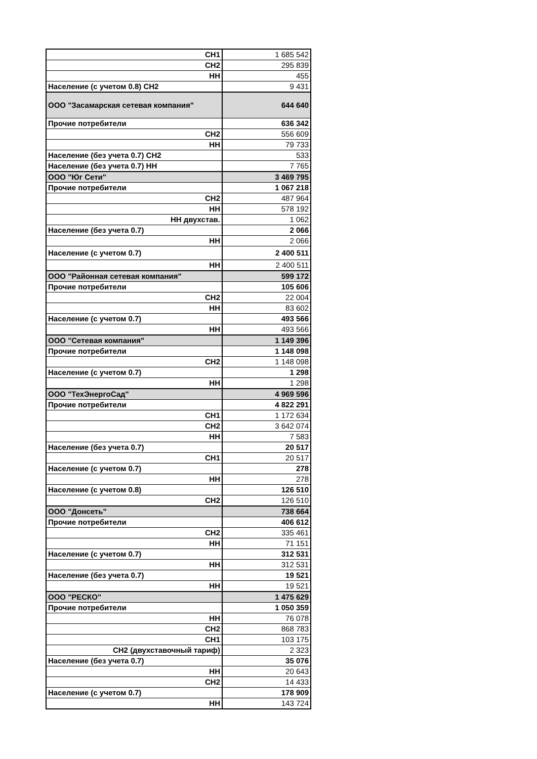| СН1 | 1 685 542 |
| СН2 | 295 839 |
| НН | 455 |
| Население (с учетом 0.8) СН2 | 9 431 |
| ООО "Засамарская сетевая компания" | 644 640 |
| Прочие потребители | 636 342 |
| СН2 | 556 609 |
| НН | 79 733 |
| Население (без учета 0.7) СН2 | 533 |
| Население (без учета 0.7) НН | 7 765 |
| ООО "Юг Сети" | 3 469 795 |
| Прочие потребители | 1 067 218 |
| СН2 | 487 964 |
| НН | 578 192 |
| НН двухстав. | 1 062 |
| Население (без учета 0.7) | 2 066 |
| НН | 2 066 |
| Население (с учетом 0.7) | 2 400 511 |
| НН | 2 400 511 |
| ООО "Районная сетевая компания" | 599 172 |
| Прочие потребители | 105 606 |
| СН2 | 22 004 |
| НН | 83 602 |
| Население (с учетом 0.7) | 493 566 |
| НН | 493 566 |
| ООО "Сетевая компания" | 1 149 396 |
| Прочие потребители | 1 148 098 |
| СН2 | 1 148 098 |
| Население (с учетом 0.7) | 1 298 |
| НН | 1 298 |
| ООО "ТехЭнергоСад" | 4 969 596 |
| Прочие потребители | 4 822 291 |
| СН1 | 1 172 634 |
| СН2 | 3 642 074 |
| НН | 7 583 |
| Население (без учета 0.7) | 20 517 |
| СН1 | 20 517 |
| Население (с учетом 0.7) | 278 |
| НН | 278 |
| Население (с учетом 0.8) | 126 510 |
| СН2 | 126 510 |
| ООО "Донсеть" | 738 664 |
| Прочие потребители | 406 612 |
| СН2 | 335 461 |
| НН | 71 151 |
| Население (с учетом 0.7) | 312 531 |
| НН | 312 531 |
| Население (без учета 0.7) | 19 521 |
| НН | 19 521 |
| ООО "РЕСКО" | 1 475 629 |
| Прочие потребители | 1 050 359 |
| НН | 76 078 |
| СН2 | 868 783 |
| СН1 | 103 175 |
| СН2 (двухставочный тариф) | 2 323 |
| Население (без учета 0.7) | 35 076 |
| НН | 20 643 |
| СН2 | 14 433 |
| Население (с учетом 0.7) | 178 909 |
| НН | 143 724 |